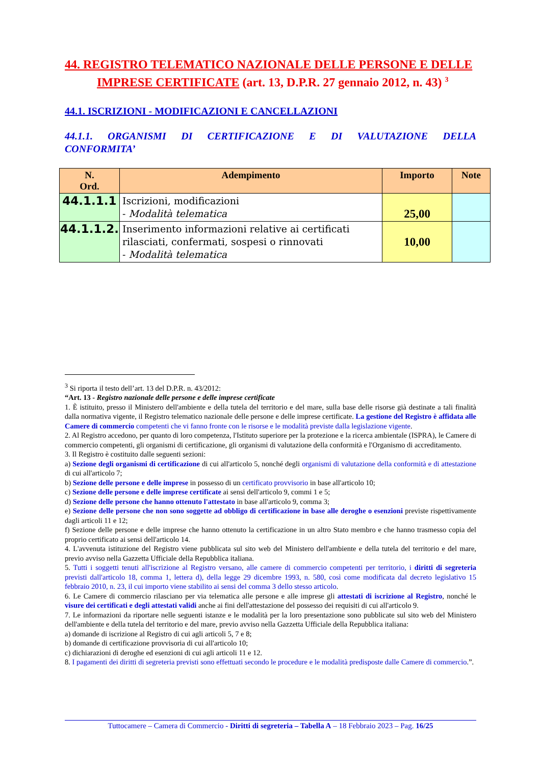44. REGISTRO TELEMATICO NAZIONALE DELLE PERSONE E DELLE IMPRESE CERTIFICATE (art. 13, D.P.R. 27 gennaio 2012, n. 43) <sup>3</sup>
44.1. ISCRIZIONI - MODIFICAZIONI E CANCELLAZIONI
44.1.1. ORGANISMI DI CERTIFICAZIONE E DI VALUTAZIONE DELLA
CONFORMITA’
| N. Ord. | Adempimento | Importo | Note |
| --- | --- | --- | --- |
| 44.1.1.1 | Iscrizioni, modificazioni - Modalità telematica | 25,00 | |
| 44.1.1.2. | Inserimento informazioni relative ai certificati rilasciati, confermati, sospesi o rinnovati - Modalità telematica | 10,00 | |
<sup>3</sup> Si riporta il testo dell’art. 13 del D.P.R. n. 43/2012:
“Art. 13 - Registro nazionale delle persone e delle imprese certificate
1. È istituito, presso il Ministero dell'ambiente e della tutela del territorio e del mare, sulla base delle risorse già destinate a tali finalità dalla normativa vigente, il Registro telematico nazionale delle persone e delle imprese certificate. La gestione del Registro è affidata alle Camere di commercio competenti che vi fanno fronte con le risorse e le modalità previste dalla legislazione vigente.
2. Al Registro accedono, per quanto di loro competenza, l'Istituto superiore per la protezione e la ricerca ambientale (ISPRA), le Camere di commercio competenti, gli organismi di certificazione, gli organismi di valutazione della conformità e l'Organismo di accreditamento.
3. Il Registro è costituito dalle seguenti sezioni:
a) Sezione degli organismi di certificazione di cui all'articolo 5, nonché degli organismi di valutazione della conformità e di attestazione di cui all'articolo 7;
b) Sezione delle persone e delle imprese in possesso di un certificato provvisorio in base all'articolo 10;
c) Sezione delle persone e delle imprese certificate ai sensi dell'articolo 9, commi 1 e 5;
d) Sezione delle persone che hanno ottenuto l'attestato in base all'articolo 9, comma 3;
e) Sezione delle persone che non sono soggette ad obbligo di certificazione in base alle deroghe o esenzioni previste rispettivamente dagli articoli 11 e 12;
f) Sezione delle persone e delle imprese che hanno ottenuto la certificazione in un altro Stato membro e che hanno trasmesso copia del proprio certificato ai sensi dell'articolo 14.
4. L'avvenuta istituzione del Registro viene pubblicata sul sito web del Ministero dell'ambiente e della tutela del territorio e del mare, previo avviso nella Gazzetta Ufficiale della Repubblica italiana.
5. Tutti i soggetti tenuti all'iscrizione al Registro versano, alle camere di commercio competenti per territorio, i diritti di segreteria previsti dall'articolo 18, comma 1, lettera d), della legge 29 dicembre 1993, n. 580, così come modificata dal decreto legislativo 15 febbraio 2010, n. 23, il cui importo viene stabilito ai sensi del comma 3 dello stesso articolo.
6. Le Camere di commercio rilasciano per via telematica alle persone e alle imprese gli attestati di iscrizione al Registro, nonché le visure dei certificati e degli attestati validi anche ai fini dell'attestazione del possesso dei requisiti di cui all'articolo 9.
7. Le informazioni da riportare nelle seguenti istanze e le modalità per la loro presentazione sono pubblicate sul sito web del Ministero dell'ambiente e della tutela del territorio e del mare, previo avviso nella Gazzetta Ufficiale della Repubblica italiana:
a) domande di iscrizione al Registro di cui agli articoli 5, 7 e 8;
b) domande di certificazione provvisoria di cui all'articolo 10;
c) dichiarazioni di deroghe ed esenzioni di cui agli articoli 11 e 12.
8. I pagamenti dei diritti di segreteria previsti sono effettuati secondo le procedure e le modalità predisposte dalle Camere di commercio.”.
Tuttocamere – Camera di Commercio - Diritti di segreteria – Tabella A – 18 Febbraio 2023 – Pag. 16/25